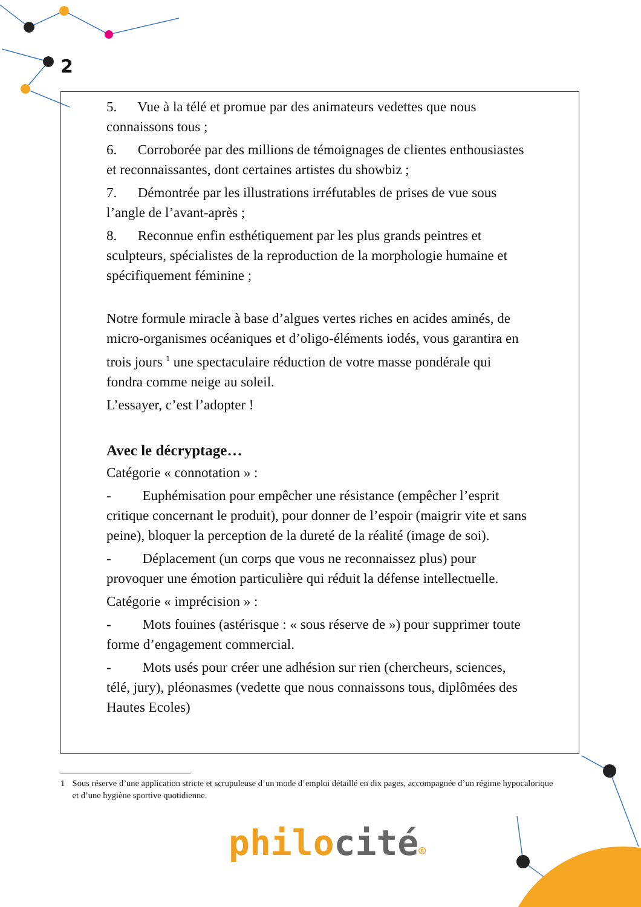2
5. Vue à la télé et promue par des animateurs vedettes que nous connaissons tous ;
6. Corroborée par des millions de témoignages de clientes enthousiastes et reconnaissantes, dont certaines artistes du showbiz ;
7. Démontrée par les illustrations irréfutables de prises de vue sous l’angle de l’avant-après ;
8. Reconnue enfin esthétiquement par les plus grands peintres et sculpteurs, spécialistes de la reproduction de la morphologie humaine et spécifiquement féminine ;
Notre formule miracle à base d’algues vertes riches en acides aminés, de micro-organismes océaniques et d’oligo-éléments iodés, vous garantira en trois jours <sup>1</sup> une spectaculaire réduction de votre masse pondérale qui fondra comme neige au soleil.
L’essayer, c’est l’adopter !
Avec le décryptage…
Catégorie « connotation » :
- Euphémisation pour empêcher une résistance (empêcher l’esprit critique concernant le produit), pour donner de l’espoir (maigrir vite et sans peine), bloquer la perception de la dureté de la réalité (image de soi).
- Déplacement (un corps que vous ne reconnaissez plus) pour provoquer une émotion particulière qui réduit la défense intellectuelle.
Catégorie « imprécision » :
- Mots fouines (astérisque : « sous réserve de ») pour supprimer toute forme d’engagement commercial.
- Mots usés pour créer une adhésion sur rien (chercheurs, sciences, télé, jury), pléonasmes (vedette que nous connaissons tous, diplômées des Hautes Ecoles)
1 Sous réserve d’une application stricte et scrupuleuse d’un mode d’emploi détaillé en dix pages, accompagnée d’un régime hypocalorique et d’une hygiène sportive quotidienne.
philocité®